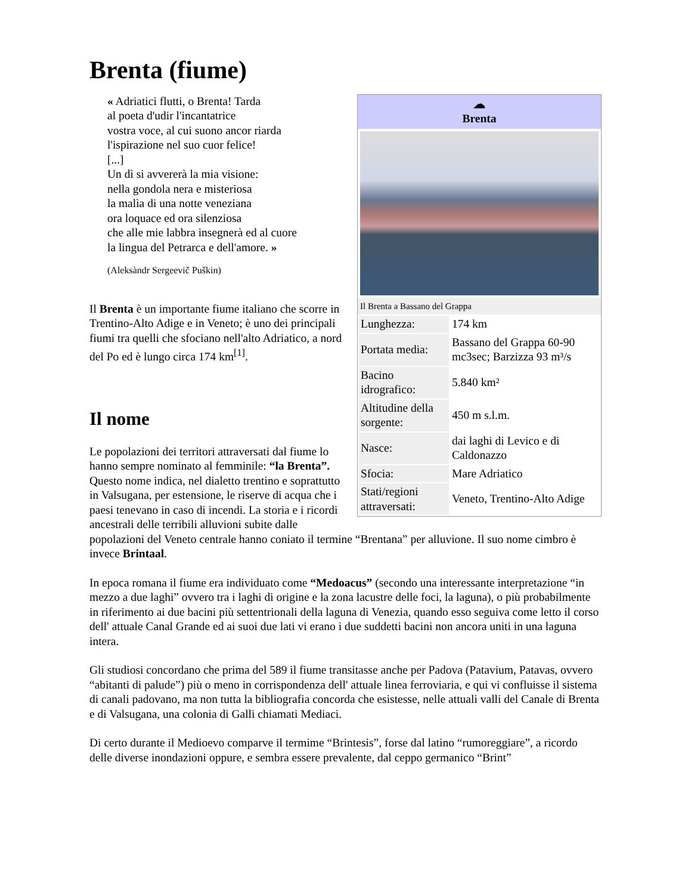Brenta (fiume)
☁
Brenta
Il Brenta a Bassano del Grappa
| Lunghezza: | 174 km |
| Portata media: | Bassano del Grappa 60-90 mc3sec; Barzizza 93 m³/s |
| Bacino idrografico: | 5.840 km² |
| Altitudine della sorgente: | 450 m s.l.m. |
| Nasce: | dai laghi di Levico e di Caldonazzo |
| Sfocia: | Mare Adriatico |
| Stati/regioni attraversati: | Veneto, Trentino-Alto Adige |
« Adriatici flutti, o Brenta! Tarda
al poeta d'udir l'incantatrice
vostra voce, al cui suono ancor riarda
l'ispirazione nel suo cuor felice!
[...]
Un dì si avvererà la mia visione:
nella gondola nera e misteriosa
la malìa di una notte veneziana
ora loquace ed ora silenziosa
che alle mie labbra insegnerà ed al cuore
la lingua del Petrarca e dell'amore. »
(Aleksàndr Sergeevič Puškin)
Il Brenta è un importante fiume italiano che scorre in Trentino-Alto Adige e in Veneto; è uno dei principali fiumi tra quelli che sfociano nell'alto Adriatico, a nord del Po ed è lungo circa 174 km<sup>[1]</sup>.
Il nome
Le popolazioni dei territori attraversati dal fiume lo hanno sempre nominato al femminile: “la Brenta”. Questo nome indica, nel dialetto trentino e soprattutto in Valsugana, per estensione, le riserve di acqua che i paesi tenevano in caso di incendi. La storia e i ricordi ancestrali delle terribili alluvioni subite dalle popolazioni del Veneto centrale hanno coniato il termine “Brentana” per alluvione. Il suo nome cimbro è invece Brintaal.
In epoca romana il fiume era individuato come “Medoacus” (secondo una interessante interpretazione “in mezzo a due laghi” ovvero tra i laghi di origine e la zona lacustre delle foci, la laguna), o più probabilmente in riferimento ai due bacini più settentrionali della laguna di Venezia, quando esso seguiva come letto il corso dell' attuale Canal Grande ed ai suoi due lati vi erano i due suddetti bacini non ancora uniti in una laguna intera.
Gli studiosi concordano che prima del 589 il fiume transitasse anche per Padova (Patavium, Patavas, ovvero “abitanti di palude”) più o meno in corrispondenza dell' attuale linea ferroviaria, e qui vi confluisse il sistema di canali padovano, ma non tutta la bibliografia concorda che esistesse, nelle attuali valli del Canale di Brenta e di Valsugana, una colonia di Galli chiamati Mediaci.
Di certo durante il Medioevo comparve il termime “Brintesis”, forse dal latino “rumoreggiare”, a ricordo delle diverse inondazioni oppure, e sembra essere prevalente, dal ceppo germanico “Brint”